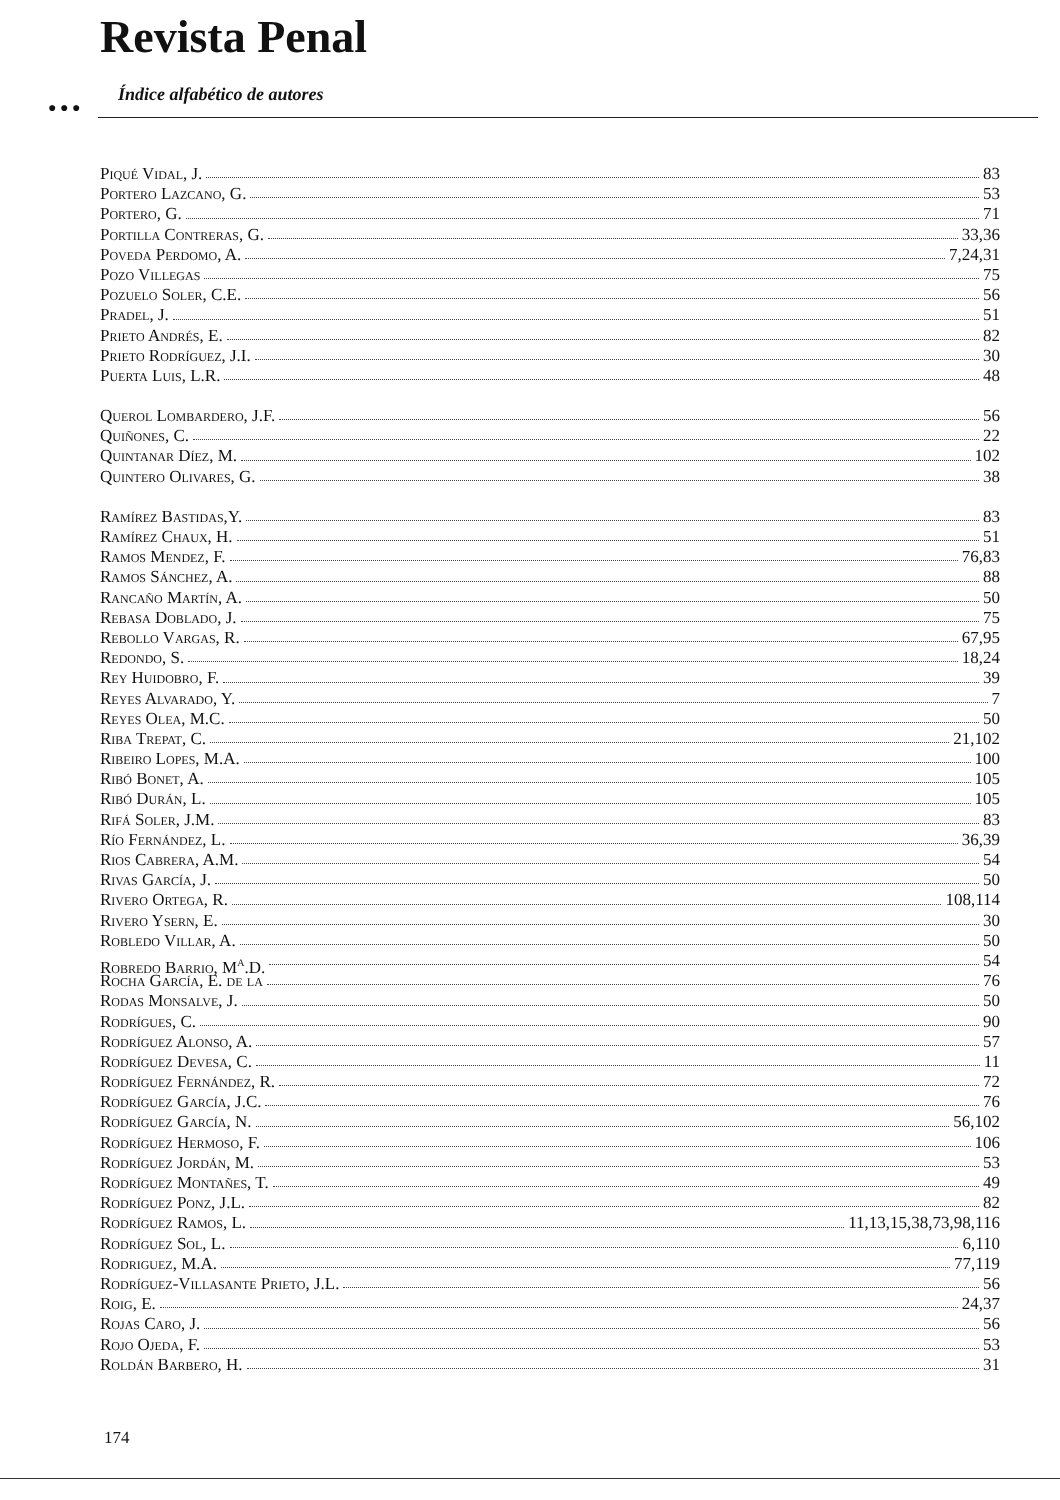Revista Penal
Índice alfabético de autores
● ● ●
Piqué Vidal, J. 83
Portero Lazcano, G. 53
Portero, G. 71
Portilla Contreras, G. 33,36
Poveda Perdomo, A. 7,24,31
Pozo Villegas 75
Pozuelo Soler, C.E. 56
Pradel, J. 51
Prieto Andrés, E. 82
Prieto Rodríguez, J.I. 30
Puerta Luis, L.R. 48
Querol Lombardero, J.F. 56
Quiñones, C. 22
Quintanar Díez, M. 102
Quintero Olivares, G. 38
Ramírez Bastidas,Y. 83
Ramírez Chaux, H. 51
Ramos Mendez, F. 76,83
Ramos Sánchez, A. 88
Rancaño Martín, A. 50
Rebasa Doblado, J. 75
Rebollo Vargas, R. 67,95
Redondo, S. 18,24
Rey Huidobro, F. 39
Reyes Alvarado, Y. 7
Reyes Olea, M.C. 50
Riba Trepat, C. 21,102
Ribeiro Lopes, M.A. 100
Ribó Bonet, A. 105
Ribó Durán, L. 105
Rifá Soler, J.M. 83
Río Fernández, L. 36,39
Rios Cabrera, A.M. 54
Rivas García, J. 50
Rivero Ortega, R. 108,114
Rivero Ysern, E. 30
Robledo Villar, A. 50
Robredo Barrio, M<sup>a</sup>.D. 54
Rocha García, E. de la 76
Rodas Monsalve, J. 50
Rodrígues, C. 90
Rodríguez Alonso, A. 57
Rodríguez Devesa, C. 11
Rodríguez Fernández, R. 72
Rodríguez García, J.C. 76
Rodríguez García, N. 56,102
Rodríguez Hermoso, F. 106
Rodríguez Jordán, M. 53
Rodríguez Montañes, T. 49
Rodríguez Ponz, J.L. 82
Rodríguez Ramos, L. 11,13,15,38,73,98,116
Rodríguez Sol, L. 6,110
Rodriguez, M.A. 77,119
Rodríguez-Villasante Prieto, J.L. 56
Roig, E. 24,37
Rojas Caro, J. 56
Rojo Ojeda, F. 53
Roldán Barbero, H. 31
174